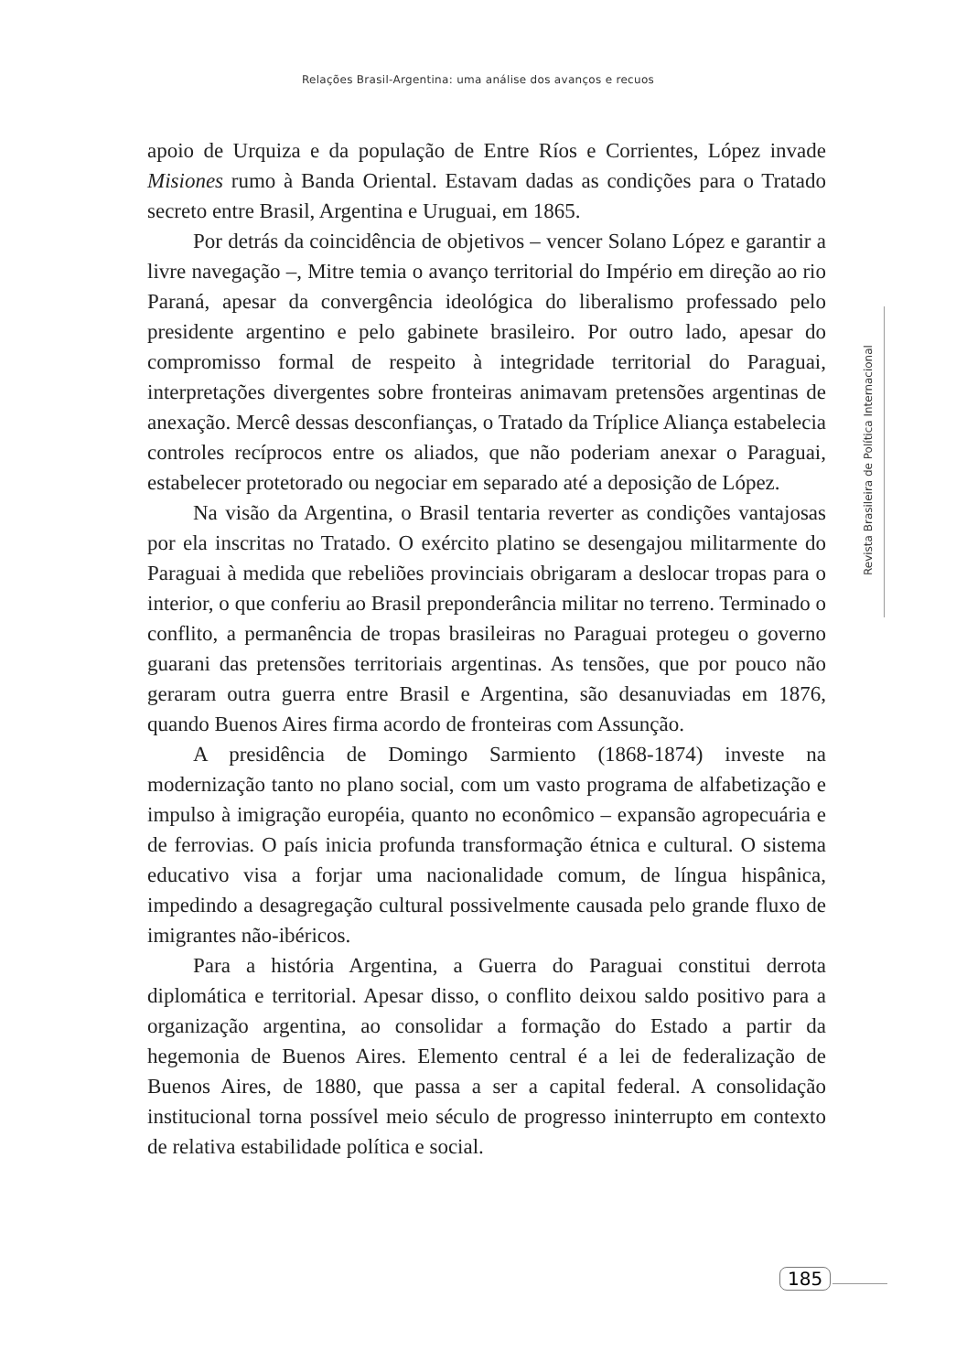Relações Brasil-Argentina: uma análise dos avanços e recuos
apoio de Urquiza e da população de Entre Ríos e Corrientes, López invade Misiones rumo à Banda Oriental. Estavam dadas as condições para o Tratado secreto entre Brasil, Argentina e Uruguai, em 1865.
Por detrás da coincidência de objetivos – vencer Solano López e garantir a livre navegação –, Mitre temia o avanço territorial do Império em direção ao rio Paraná, apesar da convergência ideológica do liberalismo professado pelo presidente argentino e pelo gabinete brasileiro. Por outro lado, apesar do compromisso formal de respeito à integridade territorial do Paraguai, interpretações divergentes sobre fronteiras animavam pretensões argentinas de anexação. Mercê dessas desconfianças, o Tratado da Tríplice Aliança estabelecia controles recíprocos entre os aliados, que não poderiam anexar o Paraguai, estabelecer protetorado ou negociar em separado até a deposição de López.
Na visão da Argentina, o Brasil tentaria reverter as condições vantajosas por ela inscritas no Tratado. O exército platino se desengajou militarmente do Paraguai à medida que rebeliões provinciais obrigaram a deslocar tropas para o interior, o que conferiu ao Brasil preponderância militar no terreno. Terminado o conflito, a permanência de tropas brasileiras no Paraguai protegeu o governo guarani das pretensões territoriais argentinas. As tensões, que por pouco não geraram outra guerra entre Brasil e Argentina, são desanuviadas em 1876, quando Buenos Aires firma acordo de fronteiras com Assunção.
A presidência de Domingo Sarmiento (1868-1874) investe na modernização tanto no plano social, com um vasto programa de alfabetização e impulso à imigração européia, quanto no econômico – expansão agropecuária e de ferrovias. O país inicia profunda transformação étnica e cultural. O sistema educativo visa a forjar uma nacionalidade comum, de língua hispânica, impedindo a desagregação cultural possivelmente causada pelo grande fluxo de imigrantes não-ibéricos.
Para a história Argentina, a Guerra do Paraguai constitui derrota diplomática e territorial. Apesar disso, o conflito deixou saldo positivo para a organização argentina, ao consolidar a formação do Estado a partir da hegemonia de Buenos Aires. Elemento central é a lei de federalização de Buenos Aires, de 1880, que passa a ser a capital federal. A consolidação institucional torna possível meio século de progresso ininterrupto em contexto de relativa estabilidade política e social.
Revista Brasileira de Política Internacional
185